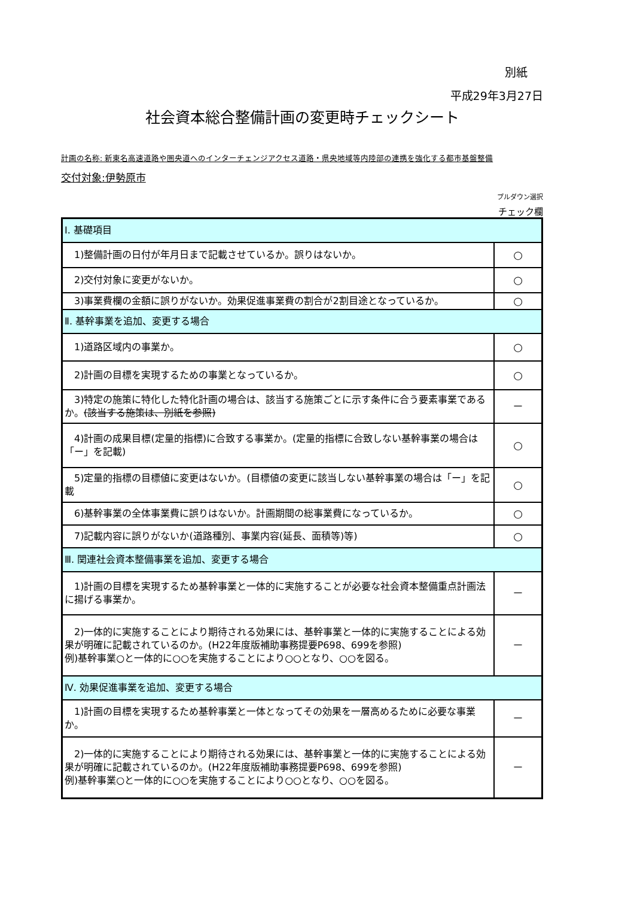別紙
平成29年3月27日
社会資本総合整備計画の変更時チェックシート
計画の名称: 新東名高速道路や圏央道へのインターチェンジアクセス道路・県央地域等内陸部の連携を強化する都市基盤整備
交付対象:伊勢原市
プルダウン選択
チェック欄
| Ⅰ. 基礎項目 | |
| 1)整備計画の日付が年月日まで記載させているか。誤りはないか。 | ○ |
| 2)交付対象に変更がないか。 | ○ |
| 3)事業費欄の金額に誤りがないか。効果促進事業費の割合が2割目途となっているか。 | ○ |
| Ⅱ. 基幹事業を追加、変更する場合 | |
| 1)道路区域内の事業か。 | ○ |
| 2)計画の目標を実現するための事業となっているか。 | ○ |
| 3)特定の施策に特化した特化計画の場合は、該当する施策ごとに示す条件に合う要素事業であるか。 (該当する施策は、別紙を参照) | － |
| 4)計画の成果目標(定量的指標)に合致する事業か。(定量的指標に合致しない基幹事業の場合は「ー」を記載) | ○ |
| 5)定量的指標の目標値に変更はないか。(目標値の変更に該当しない基幹事業の場合は「ー」を記載 | ○ |
| 6)基幹事業の全体事業費に誤りはないか。計画期間の総事業費になっているか。 | ○ |
| 7)記載内容に誤りがないか(道路種別、事業内容(延長、面積等)等) | ○ |
| Ⅲ. 関連社会資本整備事業を追加、変更する場合 | |
| 1)計画の目標を実現するため基幹事業と一体的に実施することが必要な社会資本整備重点計画法に揚げる事業か。 | － |
| 2)一体的に実施することにより期待される効果には、基幹事業と一体的に実施することによる効果が明確に記載されているのか。(H22年度版補助事務提要P698、699を参照) 例)基幹事業○と一体的に○○を実施することにより○○となり、○○を図る。 | － |
| Ⅳ. 効果促進事業を追加、変更する場合 | |
| 1)計画の目標を実現するため基幹事業と一体となってその効果を一層高めるために必要な事業か。 | － |
| 2)一体的に実施することにより期待される効果には、基幹事業と一体的に実施することによる効果が明確に記載されているのか。(H22年度版補助事務提要P698、699を参照) 例)基幹事業○と一体的に○○を実施することにより○○となり、○○を図る。 | － |